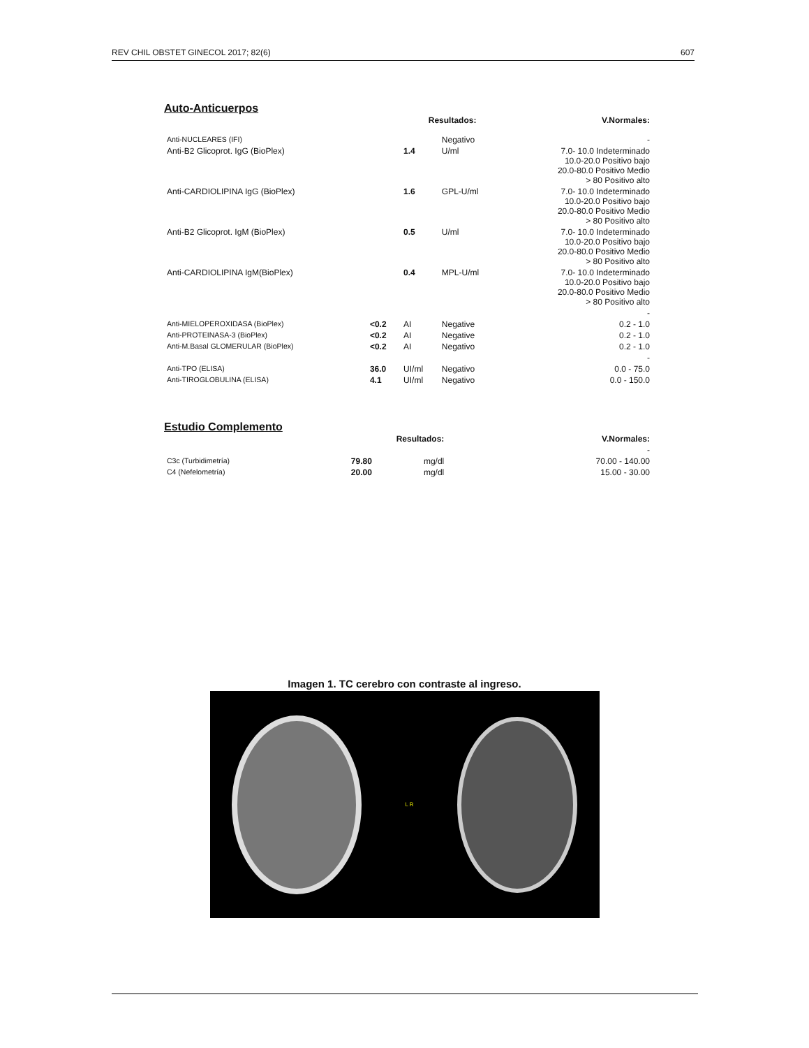REV CHIL OBSTET GINECOL 2017; 82(6) 607
Auto-Anticuerpos
| | | Resultados: | | V.Normales: |
| --- | --- | --- | --- | --- |
| Anti-NUCLEARES (IFI) | | | Negativo | - |
| Anti-B2 Glicoprot. IgG (BioPlex) | | 1.4 | U/ml | 7.0- 10.0 Indeterminado 10.0-20.0 Positivo bajo 20.0-80.0 Positivo Medio > 80 Positivo alto |
| Anti-CARDIOLIPINA IgG (BioPlex) | | 1.6 | GPL-U/ml | 7.0- 10.0 Indeterminado 10.0-20.0 Positivo bajo 20.0-80.0 Positivo Medio > 80 Positivo alto |
| Anti-B2 Glicoprot. IgM (BioPlex) | | 0.5 | U/ml | 7.0- 10.0 Indeterminado 10.0-20.0 Positivo bajo 20.0-80.0 Positivo Medio > 80 Positivo alto |
| Anti-CARDIOLIPINA IgM(BioPlex) | | 0.4 | MPL-U/ml | 7.0- 10.0 Indeterminado 10.0-20.0 Positivo bajo 20.0-80.0 Positivo Medio > 80 Positivo alto |
| | | | | - |
| Anti-MIELOPEROXIDASA (BioPlex) | <0.2 | AI | Negative | 0.2 - 1.0 |
| Anti-PROTEINASA-3 (BioPlex) | <0.2 | AI | Negative | 0.2 - 1.0 |
| Anti-M.Basal GLOMERULAR (BioPlex) | <0.2 | AI | Negativo | 0.2 - 1.0 |
| | | | | - |
| Anti-TPO (ELISA) | 36.0 | UI/ml | Negativo | 0.0 - 75.0 |
| Anti-TIROGLOBULINA (ELISA) | 4.1 | UI/ml | Negativo | 0.0 - 150.0 |
Estudio Complemento
| | Resultados: | | V.Normales: |
| --- | --- | --- | --- |
| | | | - |
| C3c (Turbidimetría) | 79.80 | mg/dl | 70.00 - 140.00 |
| C4 (Nefelometría) | 20.00 | mg/dl | 15.00 - 30.00 |
Imagen 1. TC cerebro con contraste al ingreso.
L R